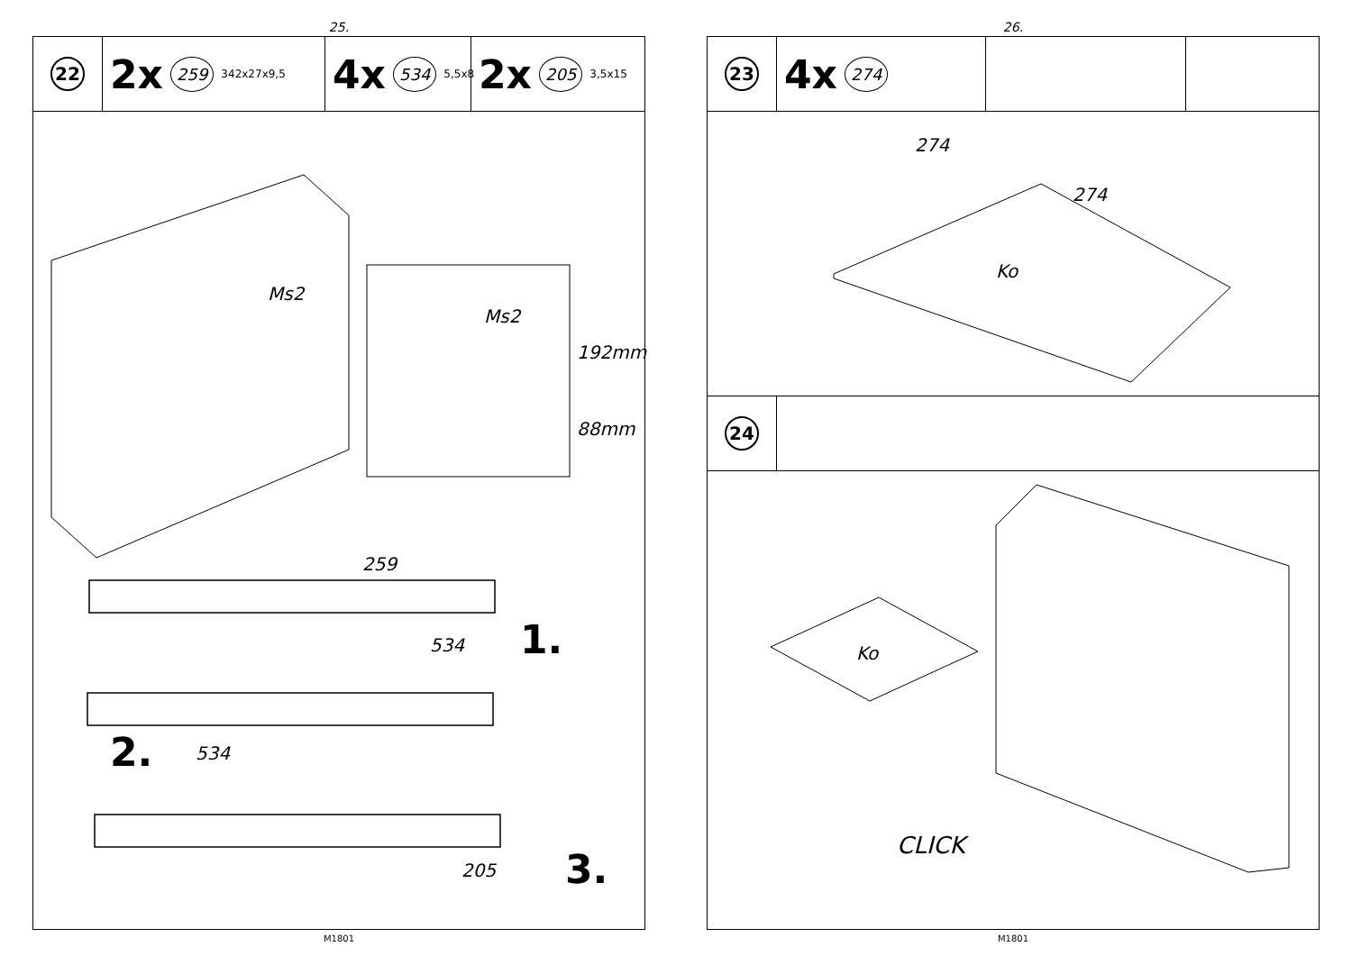25.
22
2x 259 342x27x9,5
4x 534 5,5x8
2x 205 3,5x15
Ms2
Ms2
192mm
88mm
259
534 1.
2. 534
205 3.
M1801
26.
23
4x 274
274
274
Ko
24
Ko
CLICK
M1801